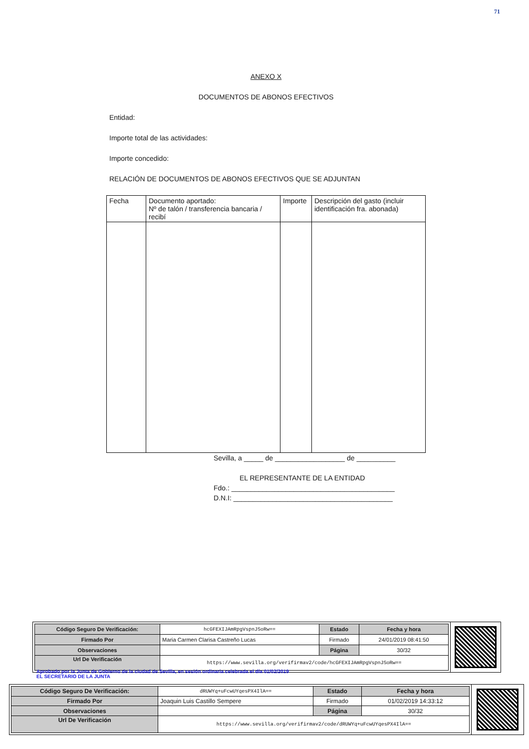71
ANEXO X
DOCUMENTOS DE ABONOS EFECTIVOS
Entidad:
Importe total de las actividades:
Importe concedido:
RELACIÓN DE DOCUMENTOS DE ABONOS EFECTIVOS QUE SE ADJUNTAN
| Fecha | Documento aportado: Nº de talón / transferencia bancaria / recibí | Importe | Descripción del gasto (incluir identificación fra. abonada) |
Sevilla, a _____ de __________________ de __________
EL REPRESENTANTE DE LA ENTIDAD
Fdo.: __________________________________________
D.N.I: _________________________________________
| Código Seguro De Verificación: | hcGFEXIJAmRpgVspnJSoRw== | Estado | Fecha y hora |
| Firmado Por | Maria Carmen Clarisa Castreño Lucas | Firmado | 24/01/2019 08:41:50 |
| Observaciones | | Página | 30/32 |
| Url De Verificación | https://www.sevilla.org/verifirmav2/code/hcGFEXIJAmRpgVspnJSoRw== | | |
Aprobado por la Junta de Gobierno de la ciudad de Sevilla, en sesión ordinaria celebrada el día 01/02/2019
EL SECRETARIO DE LA JUNTA
| Código Seguro De Verificación: | dRUWYq+uFcwUYqesPX4IlA== | Estado | Fecha y hora |
| Firmado Por | Joaquin Luis Castillo Sempere | Firmado | 01/02/2019 14:33:12 |
| Observaciones | | Página | 30/32 |
| Url De Verificación | https://www.sevilla.org/verifirmav2/code/dRUWYq+uFcwUYqesPX4IlA== | | |